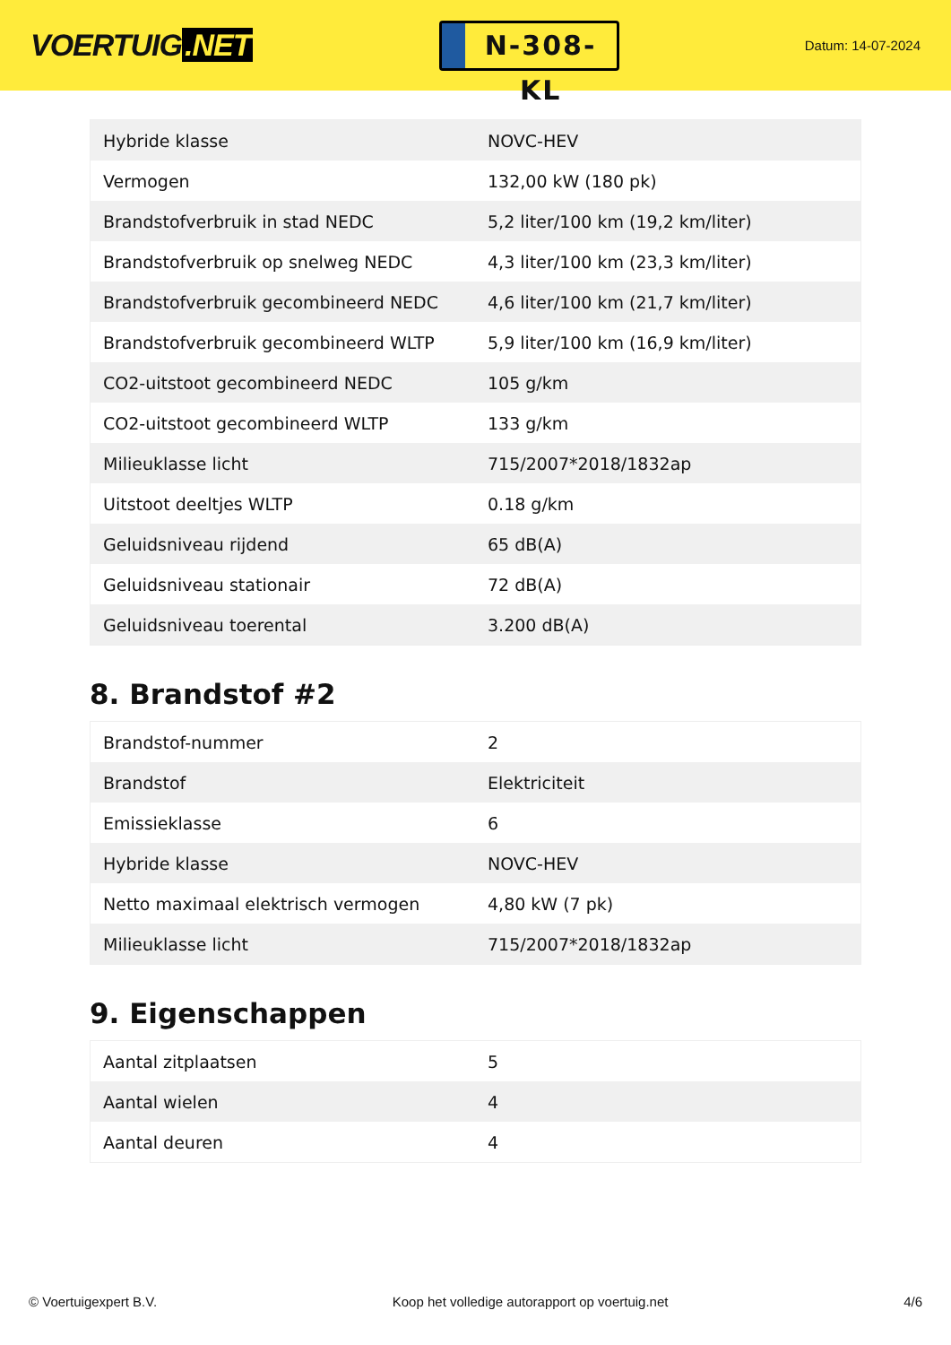VOERTUIG.NET
N-308-KL
Datum: 14-07-2024
| Hybride klasse | NOVC-HEV |
| Vermogen | 132,00 kW (180 pk) |
| Brandstofverbruik in stad NEDC | 5,2 liter/100 km (19,2 km/liter) |
| Brandstofverbruik op snelweg NEDC | 4,3 liter/100 km (23,3 km/liter) |
| Brandstofverbruik gecombineerd NEDC | 4,6 liter/100 km (21,7 km/liter) |
| Brandstofverbruik gecombineerd WLTP | 5,9 liter/100 km (16,9 km/liter) |
| CO2-uitstoot gecombineerd NEDC | 105 g/km |
| CO2-uitstoot gecombineerd WLTP | 133 g/km |
| Milieuklasse licht | 715/2007*2018/1832ap |
| Uitstoot deeltjes WLTP | 0.18 g/km |
| Geluidsniveau rijdend | 65 dB(A) |
| Geluidsniveau stationair | 72 dB(A) |
| Geluidsniveau toerental | 3.200 dB(A) |
8. Brandstof #2
| Brandstof-nummer | 2 |
| Brandstof | Elektriciteit |
| Emissieklasse | 6 |
| Hybride klasse | NOVC-HEV |
| Netto maximaal elektrisch vermogen | 4,80 kW (7 pk) |
| Milieuklasse licht | 715/2007*2018/1832ap |
9. Eigenschappen
| Aantal zitplaatsen | 5 |
| Aantal wielen | 4 |
| Aantal deuren | 4 |
© Voertuigexpert B.V. Koop het volledige autorapport op voertuig.net 4/6